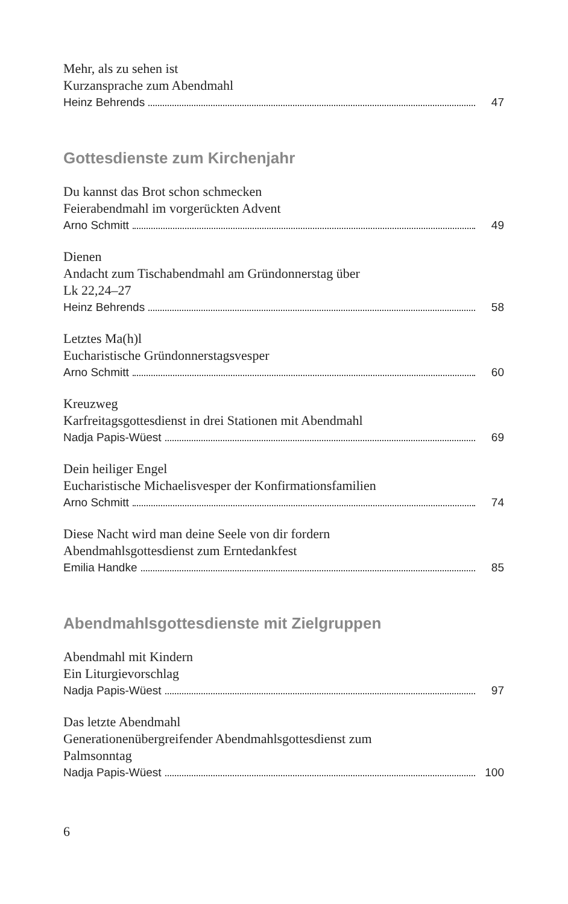Mehr, als zu sehen ist
Kurzansprache zum Abendmahl
Heinz Behrends 47
Gottesdienste zum Kirchenjahr
Du kannst das Brot schon schmecken
Feierabendmahl im vorgerückten Advent
Arno Schmitt 49
Dienen
Andacht zum Tischabendmahl am Gründonnerstag über
Lk 22,24–27
Heinz Behrends 58
Letztes Ma(h)l
Eucharistische Gründonnerstagsvesper
Arno Schmitt 60
Kreuzweg
Karfreitagsgottesdienst in drei Stationen mit Abendmahl
Nadja Papis-Wüest 69
Dein heiliger Engel
Eucharistische Michaelisvesper der Konfirmationsfamilien
Arno Schmitt 74
Diese Nacht wird man deine Seele von dir fordern
Abendmahlsgottesdienst zum Erntedankfest
Emilia Handke 85
Abendmahlsgottesdienste mit Zielgruppen
Abendmahl mit Kindern
Ein Liturgievorschlag
Nadja Papis-Wüest 97
Das letzte Abendmahl
Generationenübergreifender Abendmahlsgottesdienst zum
Palmsonntag
Nadja Papis-Wüest 100
6